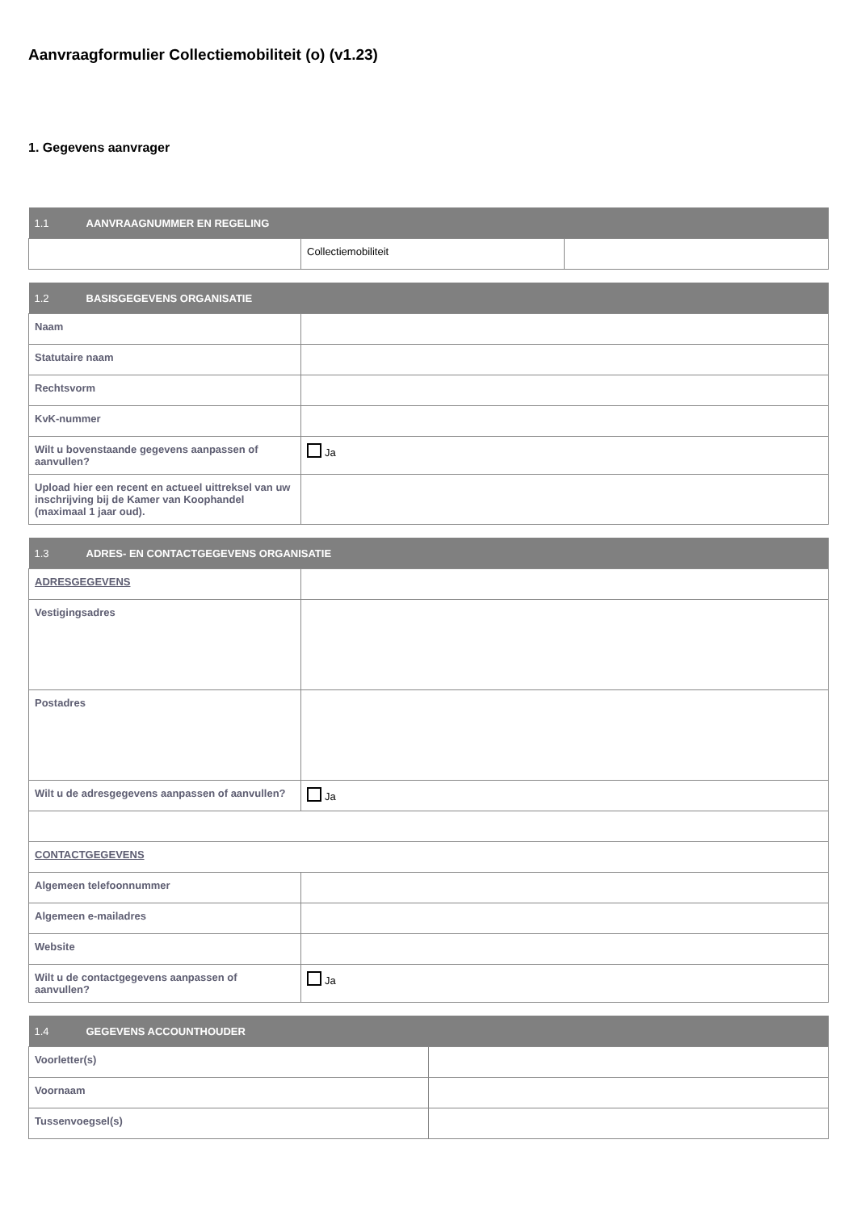Aanvraagformulier Collectiemobiliteit (o) (v1.23)
1. Gegevens aanvrager
| 1.1 AANVRAAGNUMMER EN REGELING | | |
| --- | --- | --- |
| | Collectiemobiliteit | |
| 1.2 BASISGEGEVENS ORGANISATIE | |
| --- | --- |
| Naam | |
| Statutaire naam | |
| Rechtsvorm | |
| KvK-nummer | |
| Wilt u bovenstaande gegevens aanpassen of aanvullen? | Ja |
| Upload hier een recent en actueel uittreksel van uw inschrijving bij de Kamer van Koophandel (maximaal 1 jaar oud). | |
| 1.3 ADRES- EN CONTACTGEGEVENS ORGANISATIE | |
| --- | --- |
| ADRESGEGEVENS | |
| Vestigingsadres | |
| Postadres | |
| Wilt u de adresgegevens aanpassen of aanvullen? | Ja |
| CONTACTGEGEVENS | |
| Algemeen telefoonnummer | |
| Algemeen e-mailadres | |
| Website | |
| Wilt u de contactgegevens aanpassen of aanvullen? | Ja |
| 1.4 GEGEVENS ACCOUNTHOUDER | |
| --- | --- |
| Voorletter(s) | |
| Voornaam | |
| Tussenvoegsel(s) | |